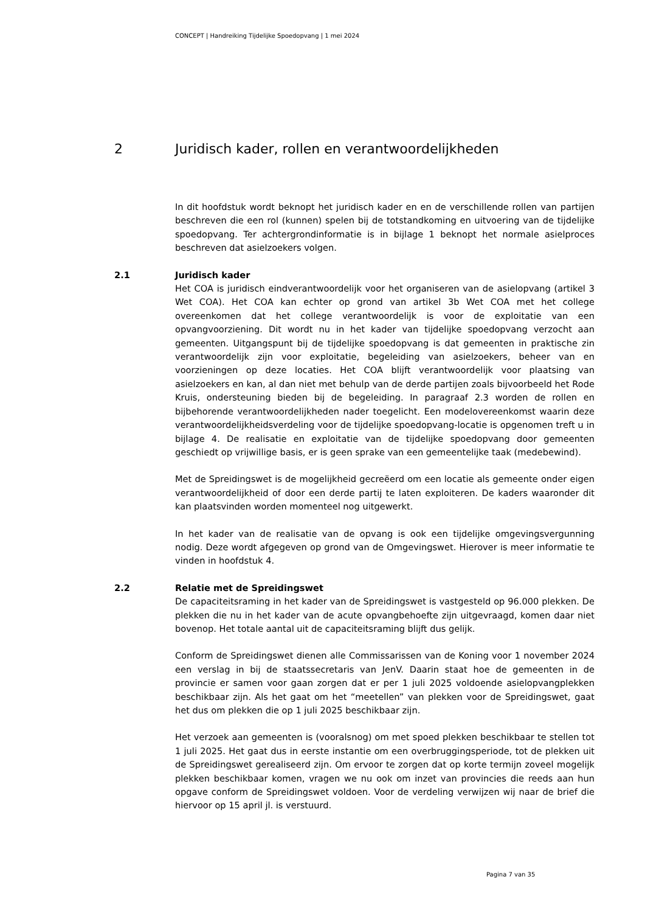CONCEPT | Handreiking Tijdelijke Spoedopvang | 1 mei 2024
2 Juridisch kader, rollen en verantwoordelijkheden
In dit hoofdstuk wordt beknopt het juridisch kader en en de verschillende rollen van partijen beschreven die een rol (kunnen) spelen bij de totstandkoming en uitvoering van de tijdelijke spoedopvang. Ter achtergrondinformatie is in bijlage 1 beknopt het normale asielproces beschreven dat asielzoekers volgen.
2.1
Juridisch kader
Het COA is juridisch eindverantwoordelijk voor het organiseren van de asielopvang (artikel 3 Wet COA). Het COA kan echter op grond van artikel 3b Wet COA met het college overeenkomen dat het college verantwoordelijk is voor de exploitatie van een opvangvoorziening. Dit wordt nu in het kader van tijdelijke spoedopvang verzocht aan gemeenten. Uitgangspunt bij de tijdelijke spoedopvang is dat gemeenten in praktische zin verantwoordelijk zijn voor exploitatie, begeleiding van asielzoekers, beheer van en voorzieningen op deze locaties. Het COA blijft verantwoordelijk voor plaatsing van asielzoekers en kan, al dan niet met behulp van de derde partijen zoals bijvoorbeeld het Rode Kruis, ondersteuning bieden bij de begeleiding. In paragraaf 2.3 worden de rollen en bijbehorende verantwoordelijkheden nader toegelicht. Een modelovereenkomst waarin deze verantwoordelijkheidsverdeling voor de tijdelijke spoedopvang-locatie is opgenomen treft u in bijlage 4. De realisatie en exploitatie van de tijdelijke spoedopvang door gemeenten geschiedt op vrijwillige basis, er is geen sprake van een gemeentelijke taak (medebewind).
Met de Spreidingswet is de mogelijkheid gecreëerd om een locatie als gemeente onder eigen verantwoordelijkheid of door een derde partij te laten exploiteren. De kaders waaronder dit kan plaatsvinden worden momenteel nog uitgewerkt.
In het kader van de realisatie van de opvang is ook een tijdelijke omgevingsvergunning nodig. Deze wordt afgegeven op grond van de Omgevingswet. Hierover is meer informatie te vinden in hoofdstuk 4.
2.2
Relatie met de Spreidingswet
De capaciteitsraming in het kader van de Spreidingswet is vastgesteld op 96.000 plekken. De plekken die nu in het kader van de acute opvangbehoefte zijn uitgevraagd, komen daar niet bovenop. Het totale aantal uit de capaciteitsraming blijft dus gelijk.
Conform de Spreidingswet dienen alle Commissarissen van de Koning voor 1 november 2024 een verslag in bij de staatssecretaris van JenV. Daarin staat hoe de gemeenten in de provincie er samen voor gaan zorgen dat er per 1 juli 2025 voldoende asielopvangplekken beschikbaar zijn. Als het gaat om het “meetellen” van plekken voor de Spreidingswet, gaat het dus om plekken die op 1 juli 2025 beschikbaar zijn.
Het verzoek aan gemeenten is (vooralsnog) om met spoed plekken beschikbaar te stellen tot 1 juli 2025. Het gaat dus in eerste instantie om een overbruggingsperiode, tot de plekken uit de Spreidingswet gerealiseerd zijn. Om ervoor te zorgen dat op korte termijn zoveel mogelijk plekken beschikbaar komen, vragen we nu ook om inzet van provincies die reeds aan hun opgave conform de Spreidingswet voldoen. Voor de verdeling verwijzen wij naar de brief die hiervoor op 15 april jl. is verstuurd.
Pagina 7 van 35